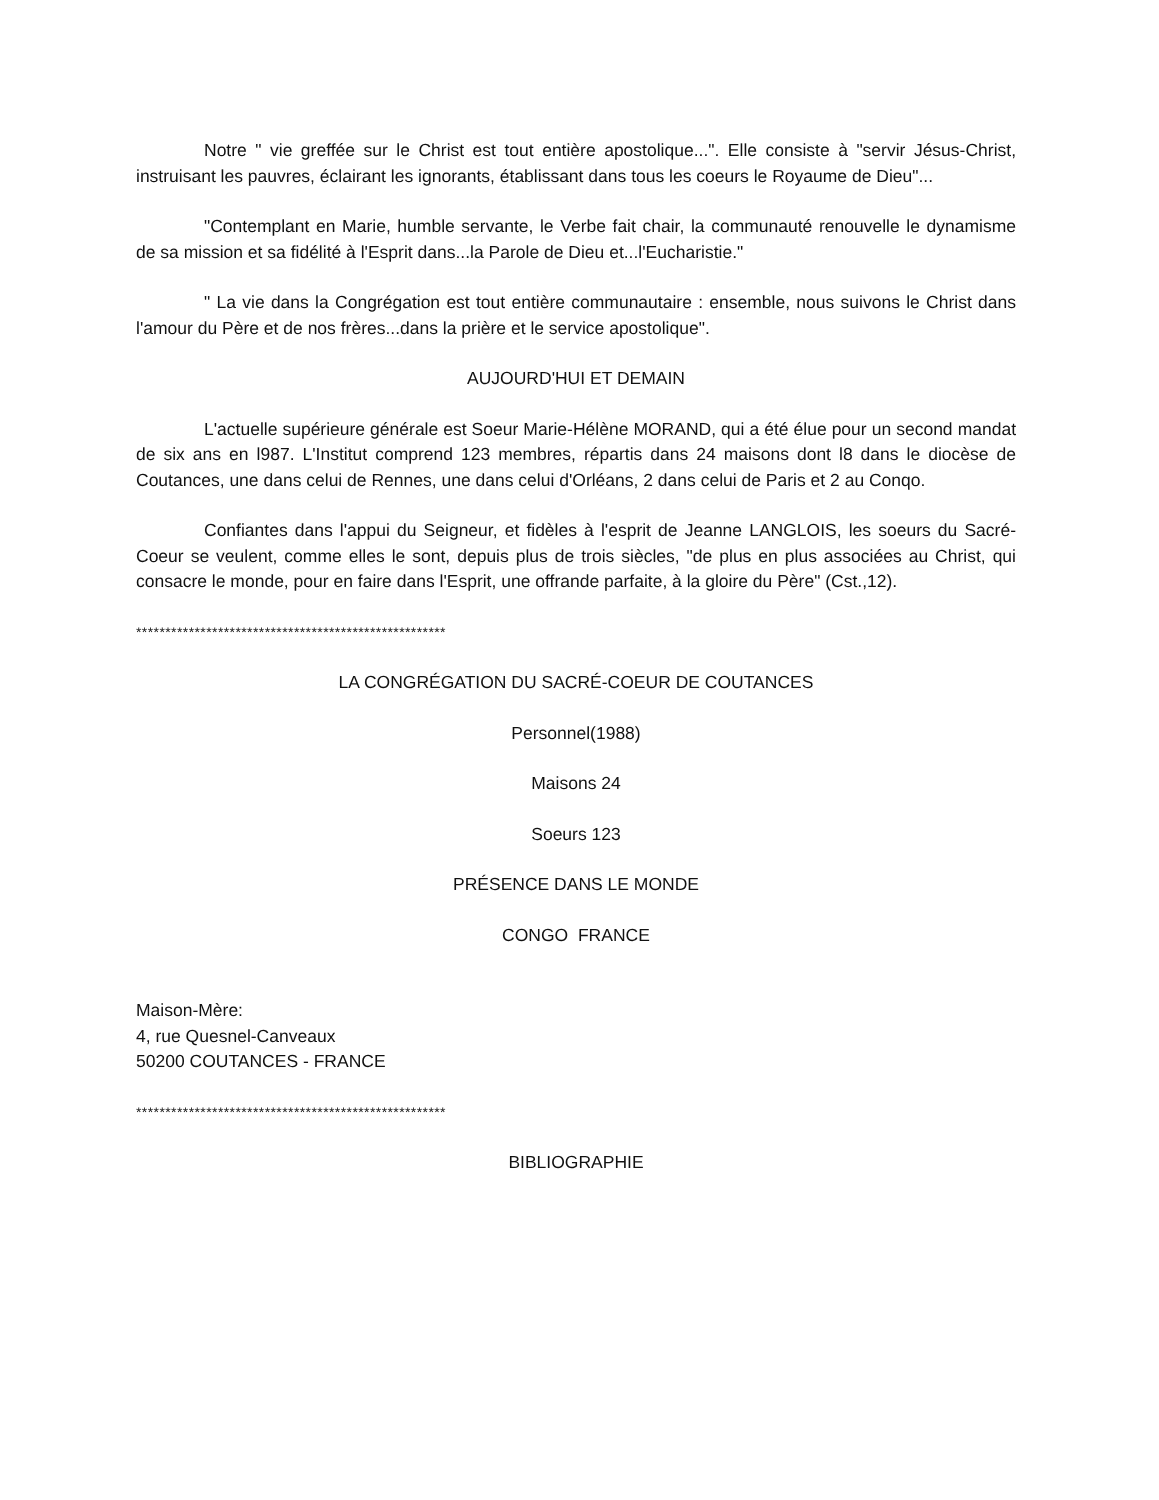Notre " vie greffée sur le Christ est tout entière apostolique...". Elle consiste à "servir Jésus-Christ, instruisant les pauvres, éclairant les ignorants, établissant dans tous les coeurs le Royaume de Dieu"...
"Contemplant en Marie, humble servante, le Verbe fait chair, la communauté renouvelle le dynamisme de sa mission et sa fidélité à l'Esprit dans...la Parole de Dieu et...l'Eucharistie."
" La vie dans la Congrégation est tout entière communautaire : ensemble, nous suivons le Christ dans l'amour du Père et de nos frères...dans la prière et le service apostolique".
AUJOURD'HUI ET DEMAIN
L'actuelle supérieure générale est Soeur Marie-Hélène MORAND, qui a été élue pour un second mandat de six ans en l987. L'Institut comprend 123 membres, répartis dans 24 maisons dont l8 dans le diocèse de Coutances, une dans celui de Rennes, une dans celui d'Orléans, 2 dans celui de Paris et 2 au Conqo.
Confiantes dans l'appui du Seigneur, et fidèles à l'esprit de Jeanne LANGLOIS, les soeurs du Sacré-Coeur se veulent, comme elles le sont, depuis plus de trois siècles, "de plus en plus associées au Christ, qui consacre le monde, pour en faire dans l'Esprit, une offrande parfaite, à la gloire du Père" (Cst.,12).
*****************************************************
LA CONGRÉGATION DU SACRÉ-COEUR DE COUTANCES
Personnel(1988)
Maisons 24
Soeurs 123
PRÉSENCE DANS LE MONDE
CONGO FRANCE
Maison-Mère:
4, rue Quesnel-Canveaux
50200 COUTANCES - FRANCE
*****************************************************
BIBLIOGRAPHIE